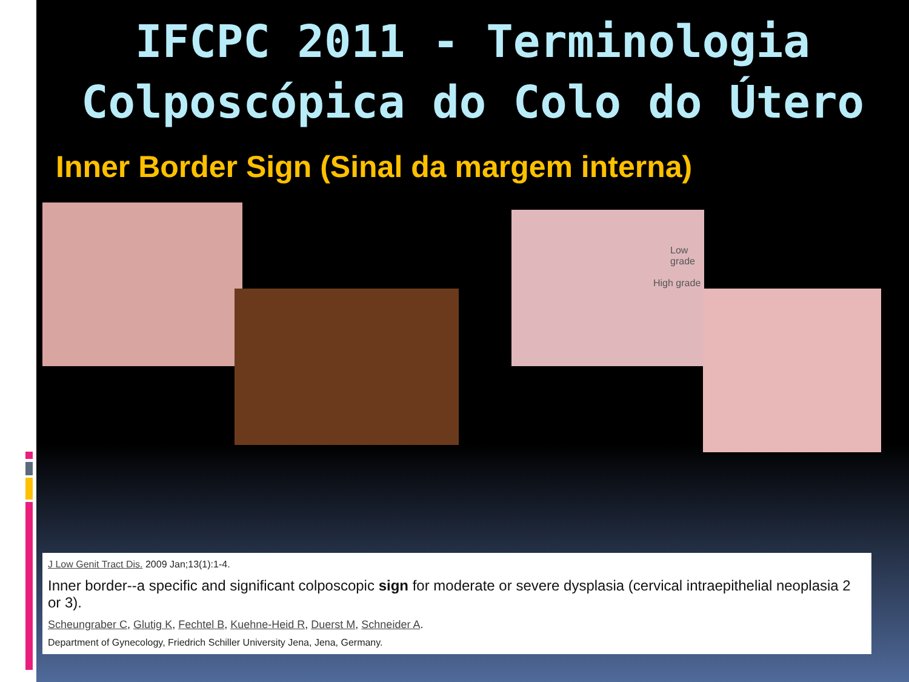IFCPC 2011 - Terminologia
Colposcópica do Colo do Útero
Inner Border Sign (Sinal da margem interna)
Low grade
High grade
J Low Genit Tract Dis. 2009 Jan;13(1):1-4.
Inner border--a specific and significant colposcopic sign for moderate or severe dysplasia (cervical intraepithelial neoplasia 2 or 3).
Scheungraber C, Glutig K, Fechtel B, Kuehne-Heid R, Duerst M, Schneider A.
Department of Gynecology, Friedrich Schiller University Jena, Jena, Germany.